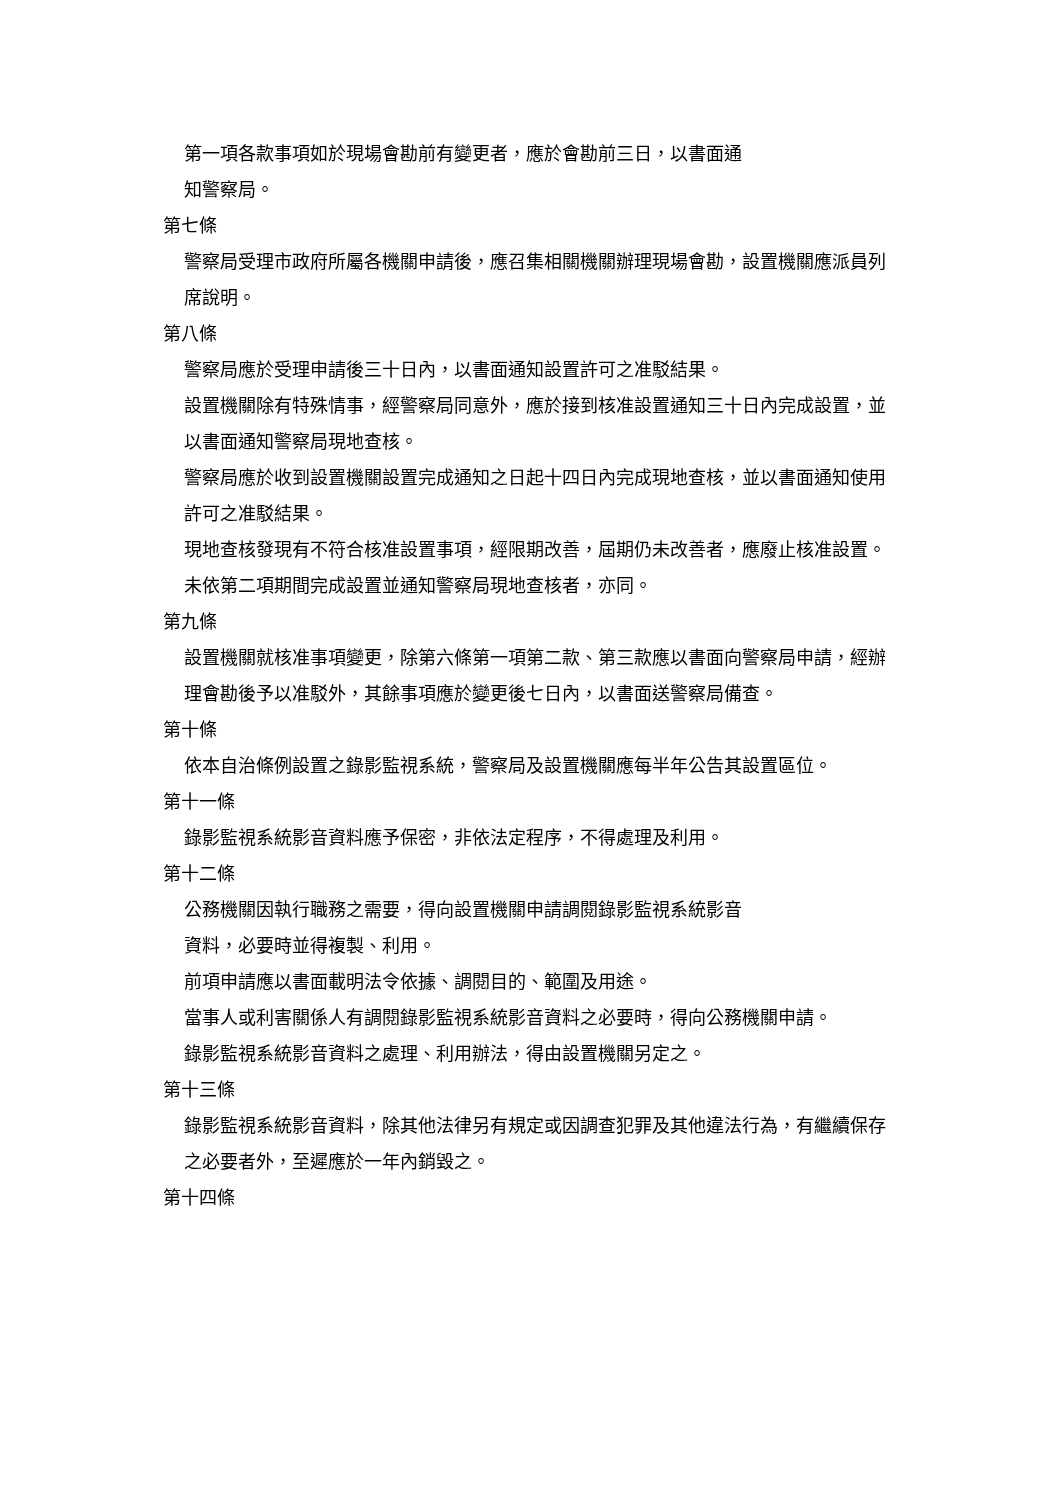第一項各款事項如於現場會勘前有變更者，應於會勘前三日，以書面通
知警察局。
第七條
警察局受理市政府所屬各機關申請後，應召集相關機關辦理現場會勘，設置機關應派員列席說明。
第八條
警察局應於受理申請後三十日內，以書面通知設置許可之准駁結果。
設置機關除有特殊情事，經警察局同意外，應於接到核准設置通知三十日內完成設置，並以書面通知警察局現地查核。
警察局應於收到設置機關設置完成通知之日起十四日內完成現地查核，並以書面通知使用許可之准駁結果。
現地查核發現有不符合核准設置事項，經限期改善，屆期仍未改善者，應廢止核准設置。未依第二項期間完成設置並通知警察局現地查核者，亦同。
第九條
設置機關就核准事項變更，除第六條第一項第二款、第三款應以書面向警察局申請，經辦理會勘後予以准駁外，其餘事項應於變更後七日內，以書面送警察局備查。
第十條
依本自治條例設置之錄影監視系統，警察局及設置機關應每半年公告其設置區位。
第十一條
錄影監視系統影音資料應予保密，非依法定程序，不得處理及利用。
第十二條
公務機關因執行職務之需要，得向設置機關申請調閱錄影監視系統影音
資料，必要時並得複製、利用。
前項申請應以書面載明法令依據、調閱目的、範圍及用途。
當事人或利害關係人有調閱錄影監視系統影音資料之必要時，得向公務機關申請。
錄影監視系統影音資料之處理、利用辦法，得由設置機關另定之。
第十三條
錄影監視系統影音資料，除其他法律另有規定或因調查犯罪及其他違法行為，有繼續保存之必要者外，至遲應於一年內銷毀之。
第十四條